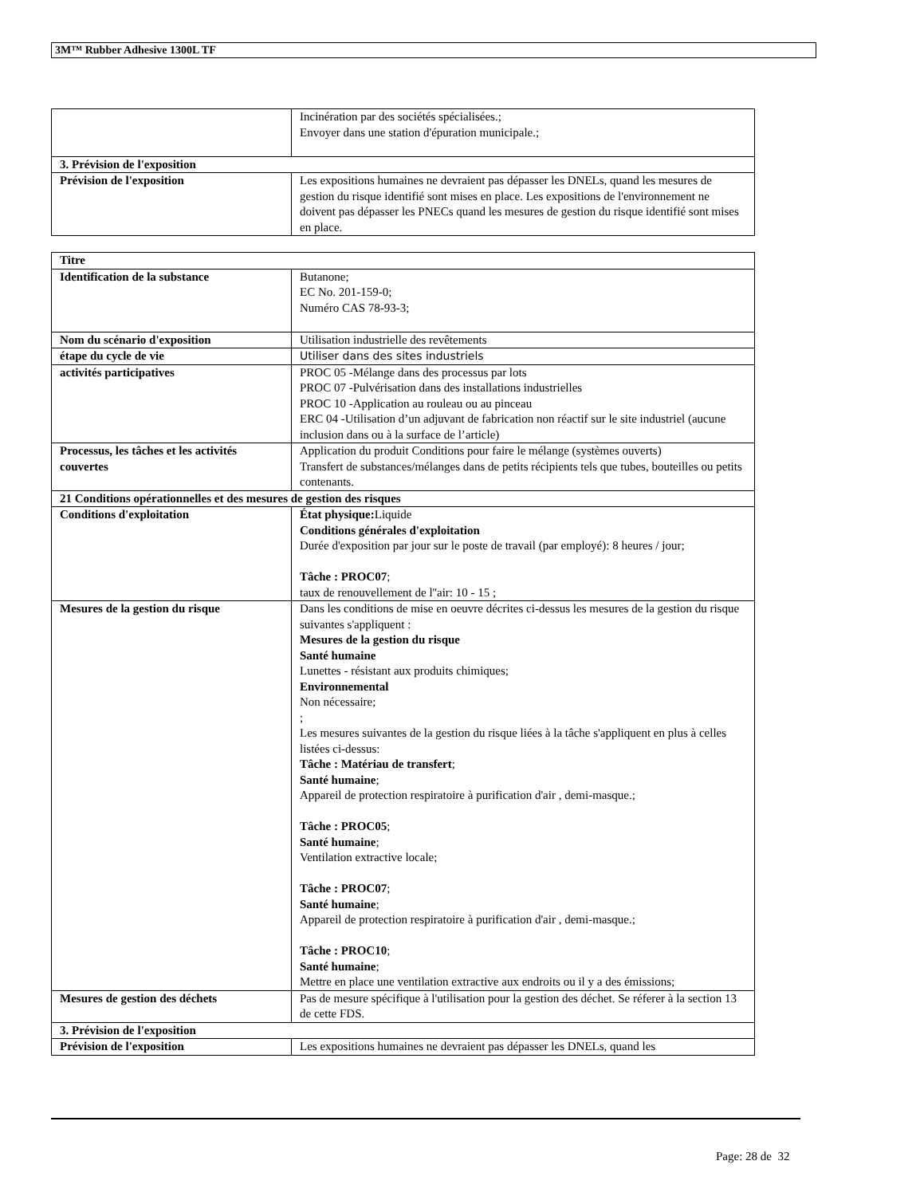3M™ Rubber Adhesive 1300L TF
| | Incinération par des sociétés spécialisées.; Envoyer dans une station d'épuration municipale.; |
| 3. Prévision de l'exposition | |
| Prévision de l'exposition | Les expositions humaines ne devraient pas dépasser les DNELs, quand les mesures de gestion du risque identifié sont mises en place. Les expositions de l'environnement ne doivent pas dépasser les PNECs quand les mesures de gestion du risque identifié sont mises en place. |
| Titre | |
| Identification de la substance | Butanone; EC No. 201-159-0; Numéro CAS 78-93-3; |
| Nom du scénario d'exposition | Utilisation industrielle des revêtements |
| étape du cycle de vie | Utiliser dans des sites industriels |
| activités participatives | PROC 05 -Mélange dans des processus par lots PROC 07 -Pulvérisation dans des installations industrielles PROC 10 -Application au rouleau ou au pinceau ERC 04 -Utilisation d’un adjuvant de fabrication non réactif sur le site industriel (aucune inclusion dans ou à la surface de l’article) |
| Processus, les tâches et les activités couvertes | Application du produit Conditions pour faire le mélange (systèmes ouverts) Transfert de substances/mélanges dans de petits récipients tels que tubes, bouteilles ou petits contenants. |
| 21 Conditions opérationnelles et des mesures de gestion des risques | |
| Conditions d'exploitation | État physique: Liquide Conditions générales d'exploitation Durée d'exposition par jour sur le poste de travail (par employé): 8 heures / jour; Tâche : PROC07 ; taux de renouvellement de l''air: 10 - 15 ; |
| Mesures de la gestion du risque | Dans les conditions de mise en oeuvre décrites ci-dessus les mesures de la gestion du risque suivantes s'appliquent : Mesures de la gestion du risque Santé humaine Lunettes - résistant aux produits chimiques; Environnemental Non nécessaire; ; Les mesures suivantes de la gestion du risque liées à la tâche s'appliquent en plus à celles listées ci-dessus: Tâche : Matériau de transfert ; Santé humaine ; Appareil de protection respiratoire à purification d'air , demi-masque.; Tâche : PROC05 ; Santé humaine ; Ventilation extractive locale; Tâche : PROC07 ; Santé humaine ; Appareil de protection respiratoire à purification d'air , demi-masque.; Tâche : PROC10 ; Santé humaine ; Mettre en place une ventilation extractive aux endroits ou il y a des émissions; |
| Mesures de gestion des déchets | Pas de mesure spécifique à l'utilisation pour la gestion des déchet. Se réferer à la section 13 de cette FDS. |
| 3. Prévision de l'exposition | |
| Prévision de l'exposition | Les expositions humaines ne devraient pas dépasser les DNELs, quand les |
Page: 28 de 32